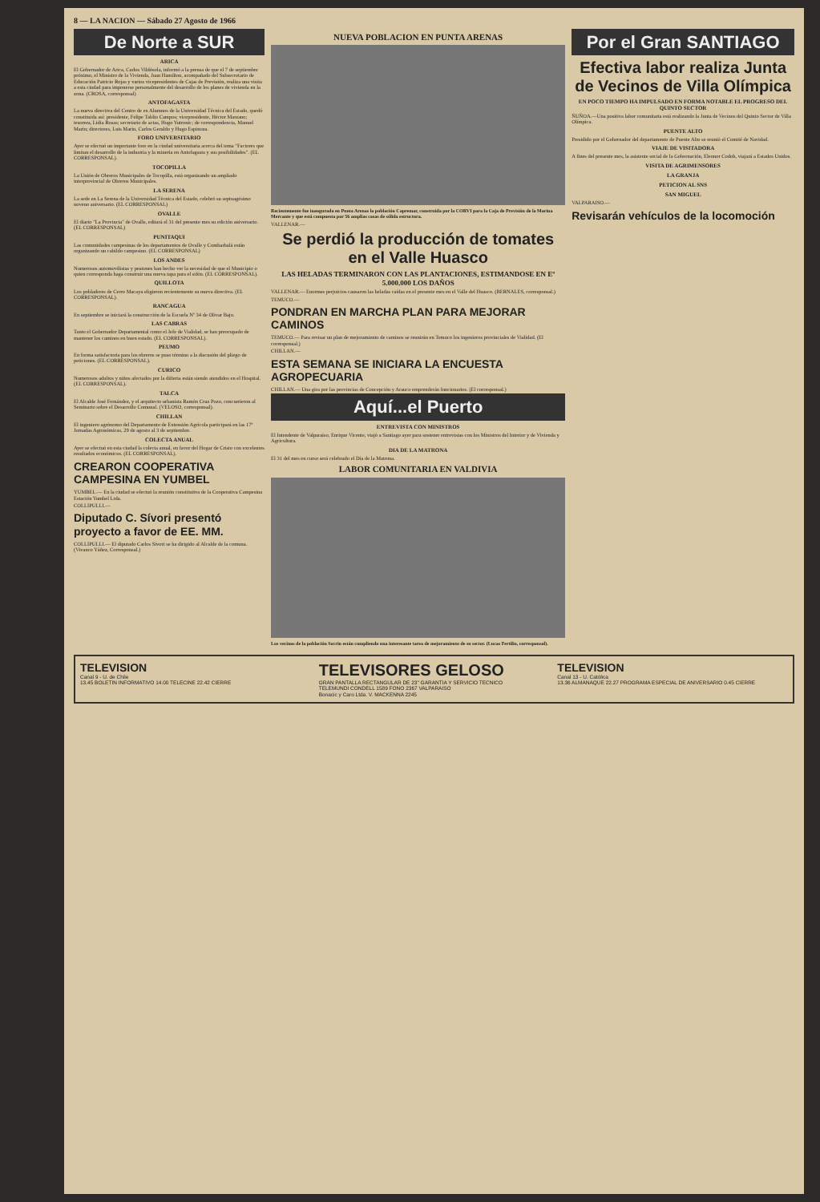8 — LA NACION — Sábado 27 Agosto de 1966
De Norte a SUR
ARICA
El Gobernador de Arica, Carlos Vildósola, informó a la prensa de que el 7 de septiembre próximo, el Ministro de la Vivienda, Juan Hamilton, acompañado del Subsecretario de Educación Patricio Rojas y varios vicepresidentes de Cajas de Previsión, realiza una visita a esta ciudad para imponerse personalmente del desarrollo de los planes de vivienda en la zona. (CROSA, corresponsal)
ANTOFAGASTA
La nueva directiva del Centro de ex Alumnos de la Universidad Técnica del Estado, quedó constituida así: presidente, Felipe Tablio Campos; vicepresidente, Héctor Marzano; tesorera, Lidia Rosas; secretario de actas, Hugo Yutronic; de correspondencia, Manuel Marín; directores, Luis Marín, Carlos Geraldo y Hugo Espinoza.
FORO UNIVERSITARIO
Ayer se efectuó un importante foro en la ciudad universitaria acerca del tema "Factores que limitan el desarrollo de la industria y la minería en Antofagasta y sus posibilidades". (EL CORRESPONSAL).
TOCOPILLA
La Unión de Obreros Municipales de Tocopilla, está organizando un ampliado interprovincial de Obreros Municipales.
LA SERENA
La sede en La Serena de la Universidad Técnica del Estado, celebró su septuagésimo noveno aniversario. (EL CORRESPONSAL)
OVALLE
El diario "La Provincia" de Ovalle, editará el 31 del presente mes su edición aniversario. (EL CORRESPONSAL)
PUNITAQUI
Las comunidades campesinas de los departamentos de Ovalle y Combarbalá están organizando un cabildo campesino. (EL CORRESPONSAL)
LOS ANDES
Numerosos automovilistas y peatones han hecho ver la necesidad de que el Municipio o quien corresponda haga construir una nueva tapa para el sifón. (EL CORRESPONSAL).
QUILLOTA
Los pobladores de Cerro Macaya eligieron recientemente su nueva directiva. (EL CORRESPONSAL).
RANCAGUA
En septiembre se iniciará la construcción de la Escuela Nº 34 de Olivar Bajo.
LAS CABRAS
Tanto el Gobernador Departamental como el Jefe de Vialidad, se han preocupado de mantener los caminos en buen estado. (EL CORRESPONSAL).
PEUMO
En forma satisfactoria para los obreros se puso término a la discusión del pliego de peticiones. (EL CORRESPONSAL).
CURICO
Numerosos adultos y niños afectados por la difteria están siendo atendidos en el Hospital. (EL CORRESPONSAL).
TALCA
El Alcalde José Fernández, y el arquitecto urbanista Ramón Cruz Pozo, concurrieron al Seminario sobre el Desarrollo Comunal. (VELOSO, corresponsal).
CHILLAN
El ingeniero agrónomo del Departamento de Extensión Agrícola participará en las 17ª Jornadas Agronómicas, 29 de agosto al 3 de septiembre.
COLECTA ANUAL
Ayer se efectuó en esta ciudad la colecta anual, en favor del Hogar de Cristo con excelentes resultados económicos. (EL CORRESPONSAL).
CREARON COOPERATIVA CAMPESINA EN YUMBEL
YUMBEL.— En la ciudad se efectuó la reunión constitutiva de la Cooperativa Campesina Estación Yumbel Ltda.
COLLIPULLI.—
Diputado C. Sívori presentó proyecto a favor de EE. MM.
COLLIPULLI.— El diputado Carlos Sívori se ha dirigido al Alcalde de la comuna. (Vivanco Yáñez, Corresponsal.)
NUEVA POBLACION EN PUNTA ARENAS
Recientemente fue inaugurada en Punta Arenas la población Capremar, construida por la CORVI para la Caja de Previsión de la Marina Mercante y que está compuesta por 56 amplias casas de sólida estructura.
VALLENAR.—
Se perdió la producción de tomates en el Valle Huasco
LAS HELADAS TERMINARON CON LAS PLANTACIONES, ESTIMANDOSE EN Eº 5.000.000 LOS DAÑOS
VALLENAR.— Enormes perjuicios causaron las heladas caídas en el presente mes en el Valle del Huasco. (BERNALES, corresponsal.)
TEMUCO.—
PONDRAN EN MARCHA PLAN PARA MEJORAR CAMINOS
TEMUCO.— Para revisar un plan de mejoramiento de caminos se reunirán en Temuco los ingenieros provinciales de Vialidad. (El corresponsal.)
CHILLAN.—
ESTA SEMANA SE INICIARA LA ENCUESTA AGROPECUARIA
CHILLAN.— Una gira por las provincias de Concepción y Arauco emprenderán funcionarios. (El corresponsal.)
Aquí...el Puerto
ENTREVISTA CON MINISTROS
El Intendente de Valparaíso, Enrique Vicente, viajó a Santiago ayer para sostener entrevistas con los Ministros del Interior y de Vivienda y Agricultura.
DIA DE LA MATRONA
El 31 del mes en curso será celebrado el Día de la Matrona.
LABOR COMUNITARIA EN VALDIVIA
Los vecinos de la población Socrin están cumpliendo una interesante tarea de mejoramiento de su sector. (Lucas Fertilio, corresponsal).
Por el Gran SANTIAGO
Efectiva labor realiza Junta de Vecinos de Villa Olímpica
EN POCO TIEMPO HA IMPULSADO EN FORMA NOTABLE EL PROGRESO DEL QUINTO SECTOR
ÑUÑOA.—Una positiva labor comunitaria está realizando la Junta de Vecinos del Quinto Sector de Villa Olímpica.
PUENTE ALTO
Presidido por el Gobernador del departamento de Puente Alto se reunió el Comité de Navidad.
VIAJE DE VISITADORA
A fines del presente mes, la asistente social de la Gobernación, Eleonor Codoh, viajará a Estados Unidos.
VISITA DE AGRIMENSORES
LA GRANJA
PETICION AL SNS
SAN MIGUEL
VALPARAISO.—
Revisarán vehículos de la locomoción
TELEVISION
Canal 9 - U. de Chile
13.45 BOLETIN INFORMATIVO 14.00 TELECINE 22.42 CIERRE
TELEVISORES GELOSO
GRAN PANTALLA RECTANGULAR DE 23" GARANTIA Y SERVICIO TECNICO
TELEMUNDI CONDELL 1589 FONO 2367 VALPARAISO
Bonacic y Caro Ltda. V. MACKENNA 2245
TELEVISION
Canal 13 - U. Católica
13.36 ALMANAQUE 22.27 PROGRAMA ESPECIAL DE ANIVERSARIO 0.45 CIERRE